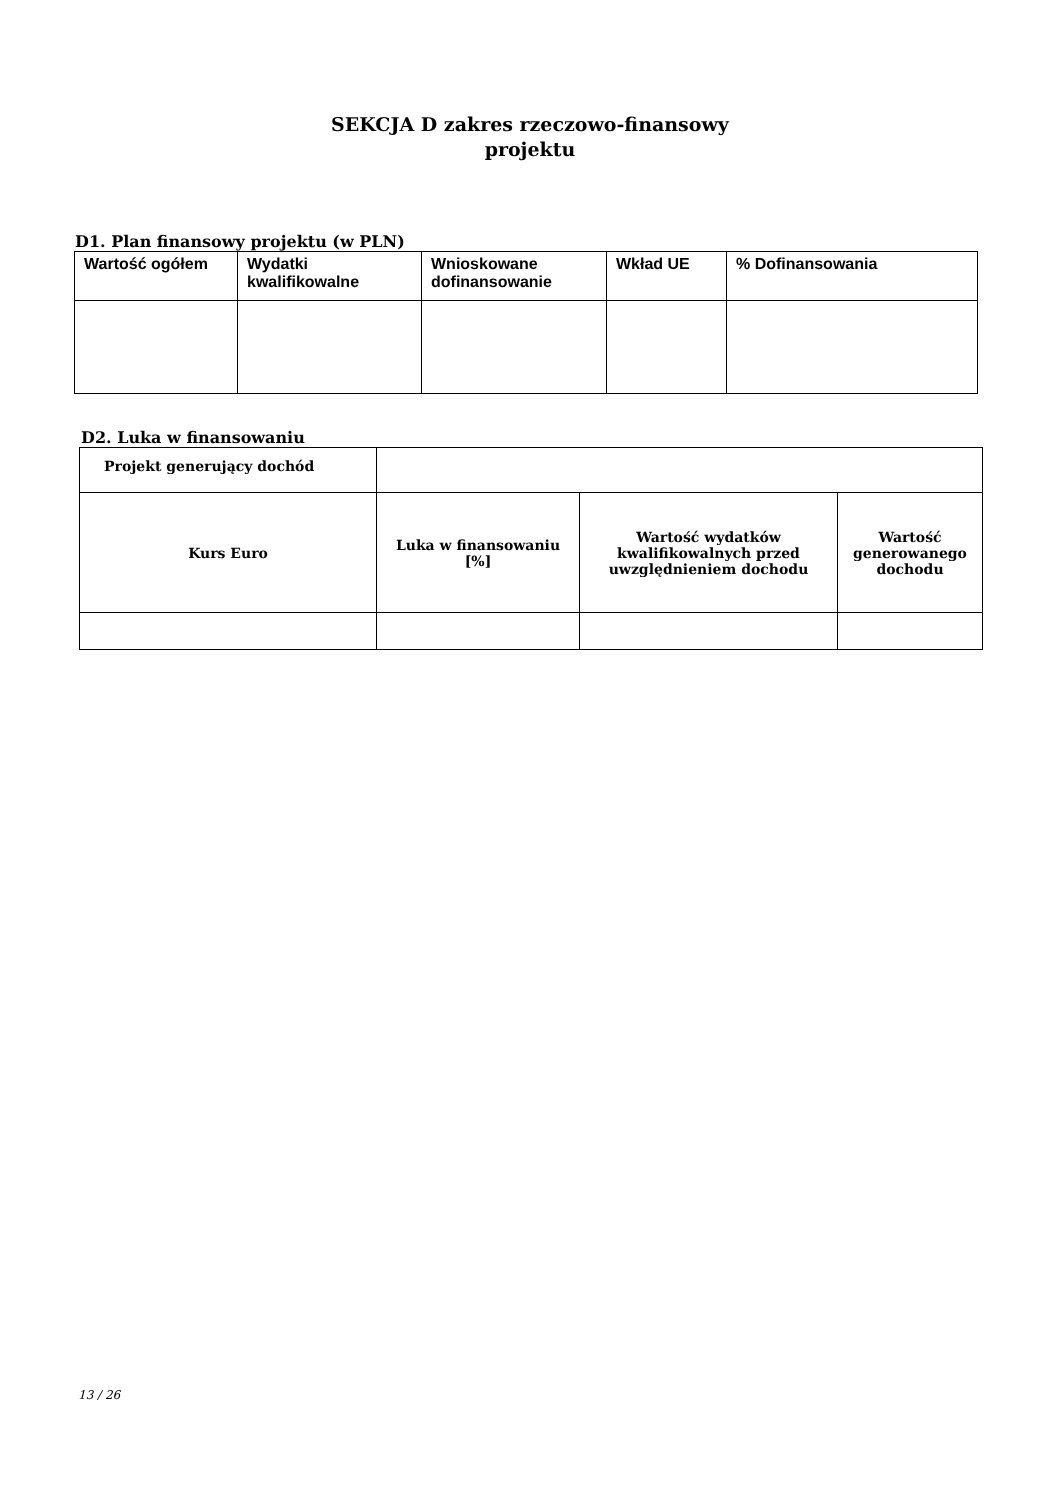SEKCJA D zakres rzeczowo-finansowy
projektu
D1. Plan finansowy projektu (w PLN)
| Wartość ogółem | Wydatki kwalifikowalne | Wnioskowane dofinansowanie | Wkład UE | % Dofinansowania |
| --- | --- | --- | --- | --- |
D2. Luka w finansowaniu
| Projekt generujący dochód | | | |
| Kurs Euro | Luka w finansowaniu [%] | Wartość wydatków kwalifikowalnych przed uwzględnieniem dochodu | Wartość generowanego dochodu |
13 / 26